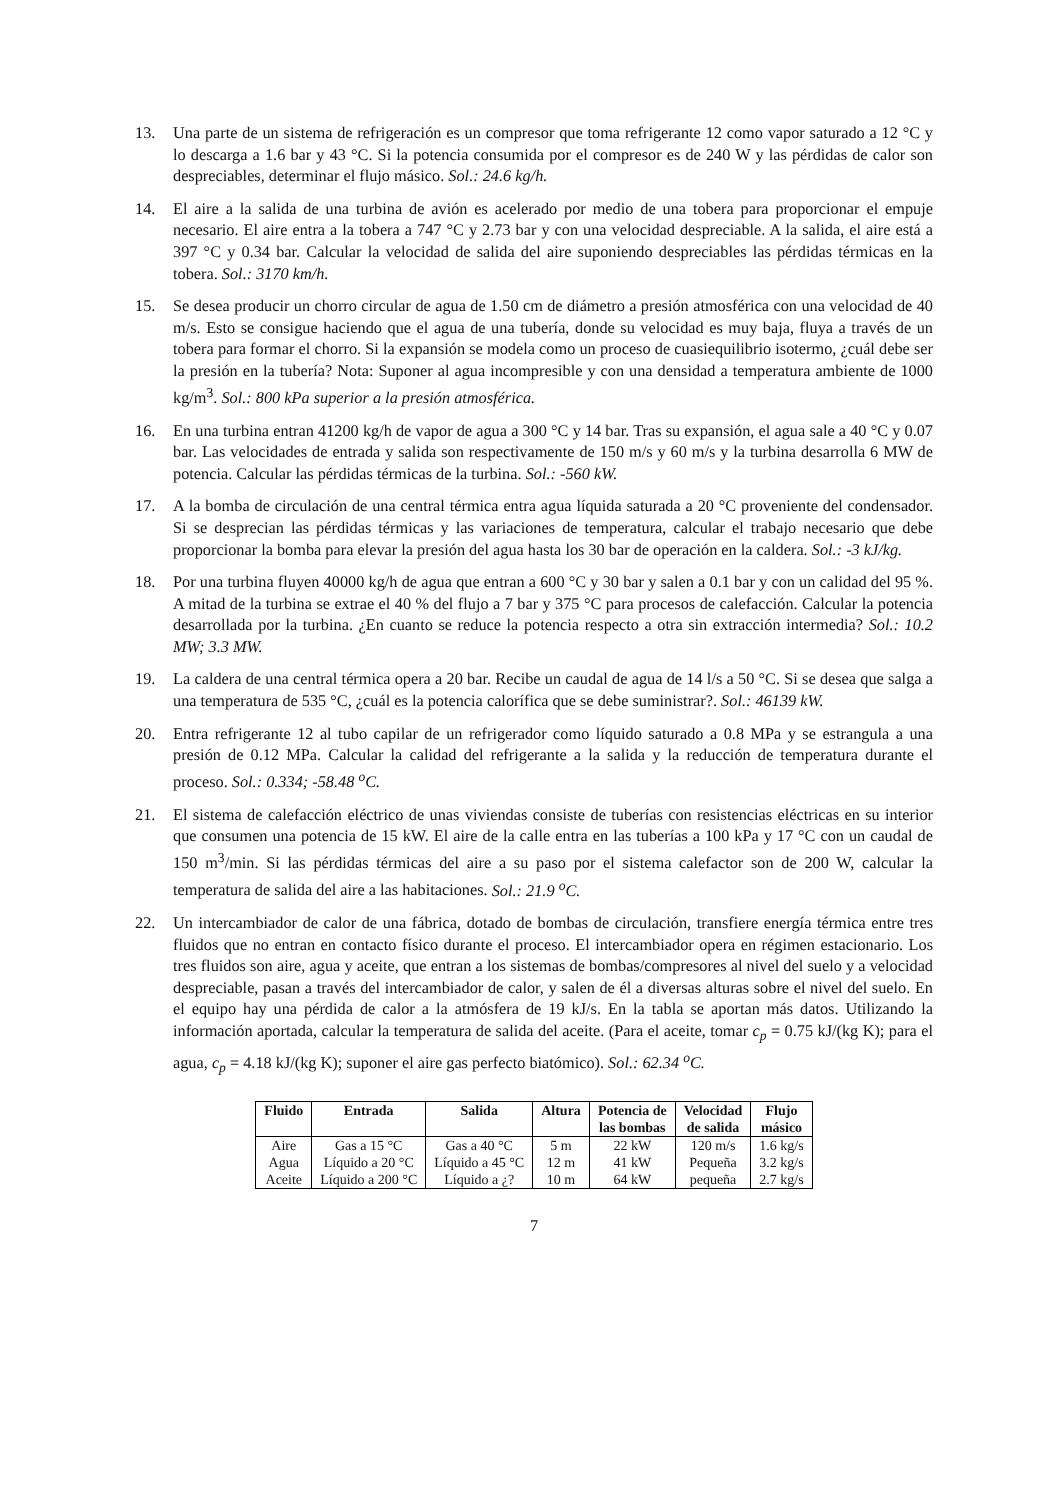13. Una parte de un sistema de refrigeración es un compresor que toma refrigerante 12 como vapor saturado a 12 °C y lo descarga a 1.6 bar y 43 °C. Si la potencia consumida por el compresor es de 240 W y las pérdidas de calor son despreciables, determinar el flujo másico. Sol.: 24.6 kg/h.
14. El aire a la salida de una turbina de avión es acelerado por medio de una tobera para proporcionar el empuje necesario. El aire entra a la tobera a 747 °C y 2.73 bar y con una velocidad despreciable. A la salida, el aire está a 397 °C y 0.34 bar. Calcular la velocidad de salida del aire suponiendo despreciables las pérdidas térmicas en la tobera. Sol.: 3170 km/h.
15. Se desea producir un chorro circular de agua de 1.50 cm de diámetro a presión atmosférica con una velocidad de 40 m/s. Esto se consigue haciendo que el agua de una tubería, donde su velocidad es muy baja, fluya a través de un tobera para formar el chorro. Si la expansión se modela como un proceso de cuasiequilibrio isotermo, ¿cuál debe ser la presión en la tubería? Nota: Suponer al agua incompresible y con una densidad a temperatura ambiente de 1000 kg/m<sup>3</sup>. Sol.: 800 kPa superior a la presión atmosférica.
16. En una turbina entran 41200 kg/h de vapor de agua a 300 °C y 14 bar. Tras su expansión, el agua sale a 40 °C y 0.07 bar. Las velocidades de entrada y salida son respectivamente de 150 m/s y 60 m/s y la turbina desarrolla 6 MW de potencia. Calcular las pérdidas térmicas de la turbina. Sol.: -560 kW.
17. A la bomba de circulación de una central térmica entra agua líquida saturada a 20 °C proveniente del condensador. Si se desprecian las pérdidas térmicas y las variaciones de temperatura, calcular el trabajo necesario que debe proporcionar la bomba para elevar la presión del agua hasta los 30 bar de operación en la caldera. Sol.: -3 kJ/kg.
18. Por una turbina fluyen 40000 kg/h de agua que entran a 600 °C y 30 bar y salen a 0.1 bar y con un calidad del 95 %. A mitad de la turbina se extrae el 40 % del flujo a 7 bar y 375 °C para procesos de calefacción. Calcular la potencia desarrollada por la turbina. ¿En cuanto se reduce la potencia respecto a otra sin extracción intermedia? Sol.: 10.2 MW; 3.3 MW.
19. La caldera de una central térmica opera a 20 bar. Recibe un caudal de agua de 14 l/s a 50 °C. Si se desea que salga a una temperatura de 535 °C, ¿cuál es la potencia calorífica que se debe suministrar?. Sol.: 46139 kW.
20. Entra refrigerante 12 al tubo capilar de un refrigerador como líquido saturado a 0.8 MPa y se estrangula a una presión de 0.12 MPa. Calcular la calidad del refrigerante a la salida y la reducción de temperatura durante el proceso. Sol.: 0.334; -58.48 <sup>o</sup>C.
21. El sistema de calefacción eléctrico de unas viviendas consiste de tuberías con resistencias eléctricas en su interior que consumen una potencia de 15 kW. El aire de la calle entra en las tuberías a 100 kPa y 17 °C con un caudal de 150 m<sup>3</sup>/min. Si las pérdidas térmicas del aire a su paso por el sistema calefactor son de 200 W, calcular la temperatura de salida del aire a las habitaciones. Sol.: 21.9 <sup>o</sup>C.
22. Un intercambiador de calor de una fábrica, dotado de bombas de circulación, transfiere energía térmica entre tres fluidos que no entran en contacto físico durante el proceso. El intercambiador opera en régimen estacionario. Los tres fluidos son aire, agua y aceite, que entran a los sistemas de bombas/compresores al nivel del suelo y a velocidad despreciable, pasan a través del intercambiador de calor, y salen de él a diversas alturas sobre el nivel del suelo. En el equipo hay una pérdida de calor a la atmósfera de 19 kJ/s. En la tabla se aportan más datos. Utilizando la información aportada, calcular la temperatura de salida del aceite. (Para el aceite, tomar c<sub>p</sub> = 0.75 kJ/(kg K); para el agua, c<sub>p</sub> = 4.18 kJ/(kg K); suponer el aire gas perfecto biatómico). Sol.: 62.34 <sup>o</sup>C.
| Fluido | Entrada | Salida | Altura | Potencia de las bombas | Velocidad de salida | Flujo másico |
| --- | --- | --- | --- | --- | --- | --- |
| Aire | Gas a 15 °C | Gas a 40 °C | 5 m | 22 kW | 120 m/s | 1.6 kg/s |
| Agua | Líquido a 20 °C | Líquido a 45 °C | 12 m | 41 kW | Pequeña | 3.2 kg/s |
| Aceite | Líquido a 200 °C | Líquido a ¿? | 10 m | 64 kW | pequeña | 2.7 kg/s |
7